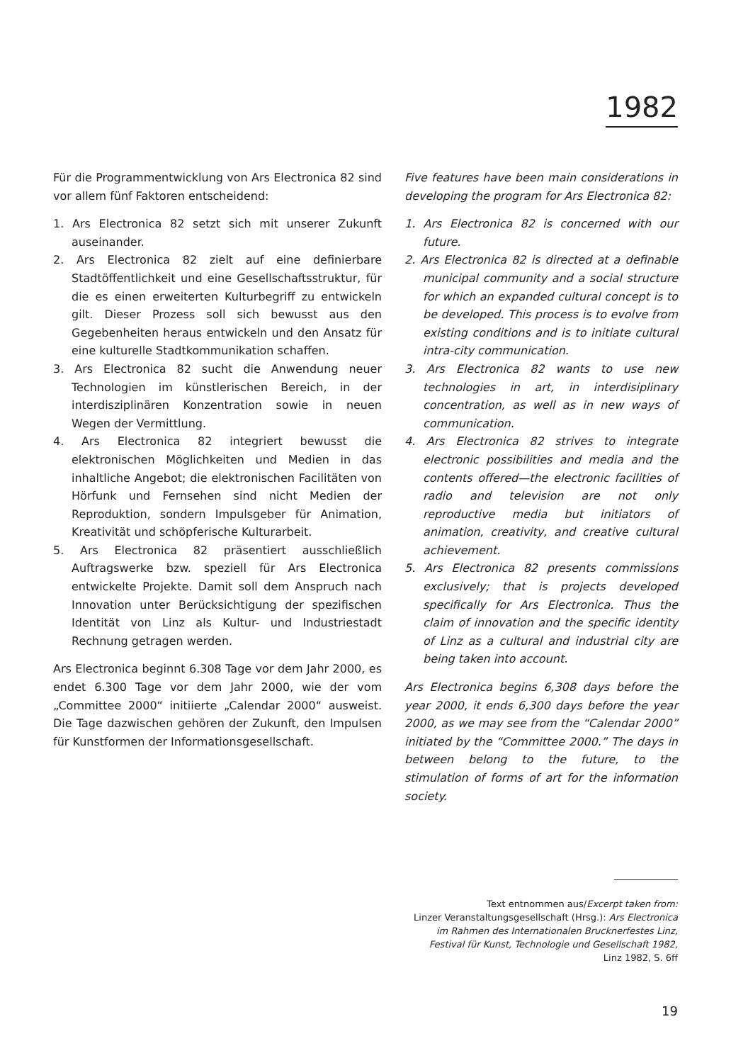1982
Für die Programmentwicklung von Ars Electronica 82 sind vor allem fünf Faktoren entscheidend:
1. Ars Electronica 82 setzt sich mit unserer Zukunft auseinander.
2. Ars Electronica 82 zielt auf eine definierbare Stadtöffentlichkeit und eine Gesellschaftsstruktur, für die es einen erweiterten Kulturbegriff zu entwickeln gilt. Dieser Prozess soll sich bewusst aus den Gegebenheiten heraus entwickeln und den Ansatz für eine kulturelle Stadtkommunikation schaffen.
3. Ars Electronica 82 sucht die Anwendung neuer Technologien im künstlerischen Bereich, in der interdisziplinären Konzentration sowie in neuen Wegen der Vermittlung.
4. Ars Electronica 82 integriert bewusst die elektronischen Möglichkeiten und Medien in das inhaltliche Angebot; die elektronischen Facilitäten von Hörfunk und Fernsehen sind nicht Medien der Reproduktion, sondern Impulsgeber für Animation, Kreativität und schöpferische Kulturarbeit.
5. Ars Electronica 82 präsentiert ausschließlich Auftragswerke bzw. speziell für Ars Electronica entwickelte Projekte. Damit soll dem Anspruch nach Innovation unter Berücksichtigung der spezifischen Identität von Linz als Kultur- und Industriestadt Rechnung getragen werden.
Ars Electronica beginnt 6.308 Tage vor dem Jahr 2000, es endet 6.300 Tage vor dem Jahr 2000, wie der vom „Committee 2000“ initiierte „Calendar 2000“ ausweist. Die Tage dazwischen gehören der Zukunft, den Impulsen für Kunstformen der Informationsgesellschaft.
Five features have been main considerations in developing the program for Ars Electronica 82:
1. Ars Electronica 82 is concerned with our future.
2. Ars Electronica 82 is directed at a definable municipal community and a social structure for which an expanded cultural concept is to be developed. This process is to evolve from existing conditions and is to initiate cultural intra-city communication.
3. Ars Electronica 82 wants to use new technologies in art, in interdisiplinary concentration, as well as in new ways of communication.
4. Ars Electronica 82 strives to integrate electronic possibilities and media and the contents offered—the electronic facilities of radio and television are not only reproductive media but initiators of animation, creativity, and creative cultural achievement.
5. Ars Electronica 82 presents commissions exclusively; that is projects developed specifically for Ars Electronica. Thus the claim of innovation and the specific identity of Linz as a cultural and industrial city are being taken into account.
Ars Electronica begins 6,308 days before the year 2000, it ends 6,300 days before the year 2000, as we may see from the “Calendar 2000” initiated by the “Committee 2000.” The days in between belong to the future, to the stimulation of forms of art for the information society.
Text entnommen aus/Excerpt taken from:
Linzer Veranstaltungsgesellschaft (Hrsg.): Ars Electronica
im Rahmen des Internationalen Brucknerfestes Linz,
Festival für Kunst, Technologie und Gesellschaft 1982,
Linz 1982, S. 6ff
19